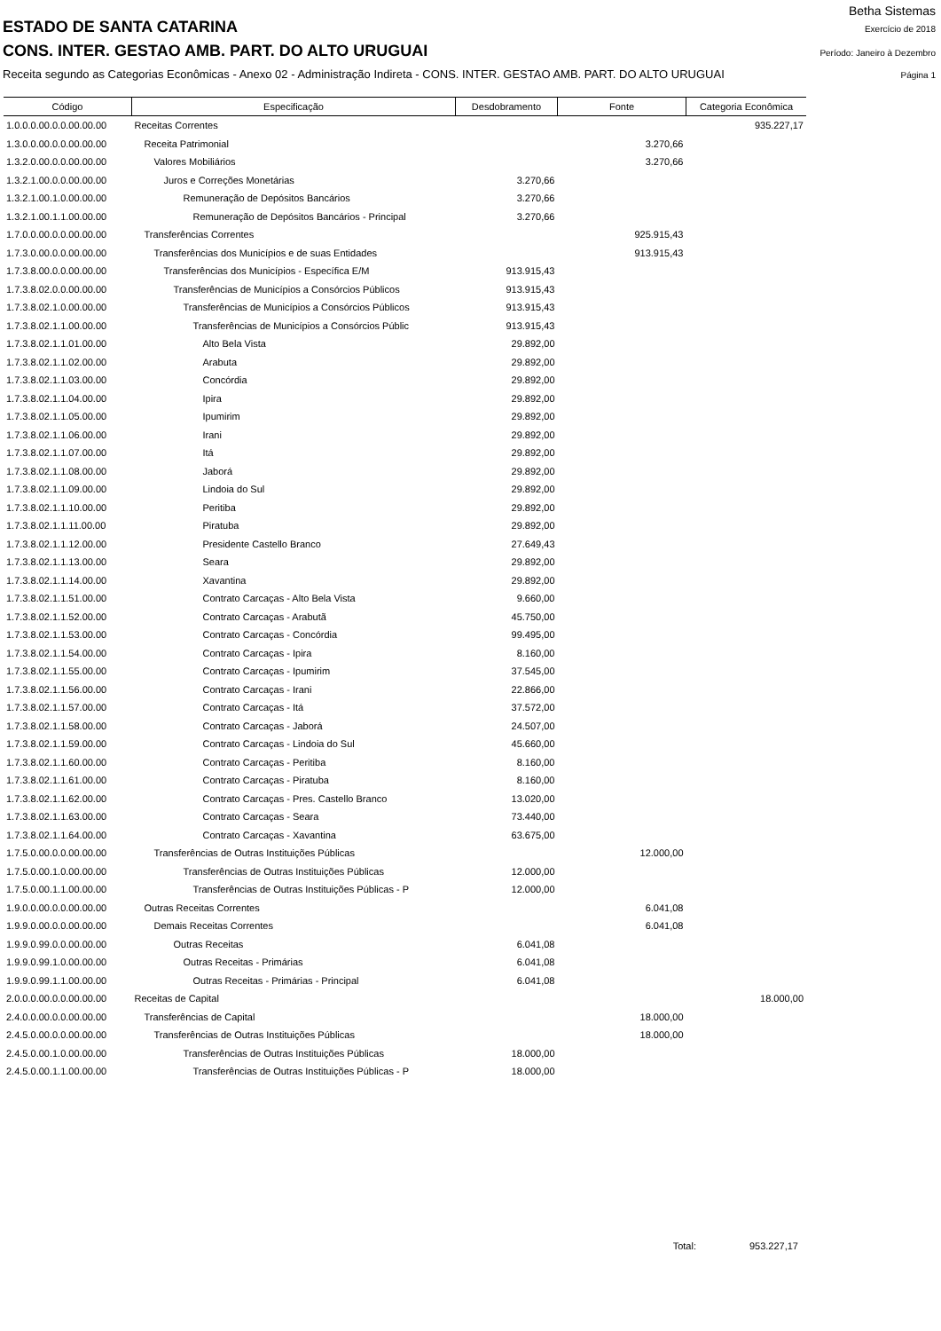Betha Sistemas
ESTADO DE SANTA CATARINA Exercício de 2018
CONS. INTER. GESTAO AMB. PART. DO ALTO URUGUAI Período: Janeiro à Dezembro
Receita segundo as Categorias Econômicas - Anexo 02 - Administração Indireta - CONS. INTER. GESTAO AMB. PART. DO ALTO URUGUAI Página 1
| Código | Especificação | Desdobramento | Fonte | Categoria Econômica |
| --- | --- | --- | --- | --- |
| 1.0.0.0.00.0.0.00.00.00 | Receitas Correntes | | | 935.227,17 |
| 1.3.0.0.00.0.0.00.00.00 | Receita Patrimonial | | 3.270,66 | |
| 1.3.2.0.00.0.0.00.00.00 | Valores Mobiliários | | 3.270,66 | |
| 1.3.2.1.00.0.0.00.00.00 | Juros e Correções Monetárias | 3.270,66 | | |
| 1.3.2.1.00.1.0.00.00.00 | Remuneração de Depósitos Bancários | 3.270,66 | | |
| 1.3.2.1.00.1.1.00.00.00 | Remuneração de Depósitos Bancários - Principal | 3.270,66 | | |
| 1.7.0.0.00.0.0.00.00.00 | Transferências Correntes | | 925.915,43 | |
| 1.7.3.0.00.0.0.00.00.00 | Transferências dos Municípios e de suas Entidades | | 913.915,43 | |
| 1.7.3.8.00.0.0.00.00.00 | Transferências dos Municípios - Específica E/M | 913.915,43 | | |
| 1.7.3.8.02.0.0.00.00.00 | Transferências de Municípios a Consórcios Públicos | 913.915,43 | | |
| 1.7.3.8.02.1.0.00.00.00 | Transferências de Municípios a Consórcios Públicos | 913.915,43 | | |
| 1.7.3.8.02.1.1.00.00.00 | Transferências de Municípios a Consórcios Públic | 913.915,43 | | |
| 1.7.3.8.02.1.1.01.00.00 | Alto Bela Vista | 29.892,00 | | |
| 1.7.3.8.02.1.1.02.00.00 | Arabuta | 29.892,00 | | |
| 1.7.3.8.02.1.1.03.00.00 | Concórdia | 29.892,00 | | |
| 1.7.3.8.02.1.1.04.00.00 | Ipira | 29.892,00 | | |
| 1.7.3.8.02.1.1.05.00.00 | Ipumirim | 29.892,00 | | |
| 1.7.3.8.02.1.1.06.00.00 | Irani | 29.892,00 | | |
| 1.7.3.8.02.1.1.07.00.00 | Itá | 29.892,00 | | |
| 1.7.3.8.02.1.1.08.00.00 | Jaborá | 29.892,00 | | |
| 1.7.3.8.02.1.1.09.00.00 | Lindoia do Sul | 29.892,00 | | |
| 1.7.3.8.02.1.1.10.00.00 | Peritiba | 29.892,00 | | |
| 1.7.3.8.02.1.1.11.00.00 | Piratuba | 29.892,00 | | |
| 1.7.3.8.02.1.1.12.00.00 | Presidente Castello Branco | 27.649,43 | | |
| 1.7.3.8.02.1.1.13.00.00 | Seara | 29.892,00 | | |
| 1.7.3.8.02.1.1.14.00.00 | Xavantina | 29.892,00 | | |
| 1.7.3.8.02.1.1.51.00.00 | Contrato Carcaças - Alto Bela Vista | 9.660,00 | | |
| 1.7.3.8.02.1.1.52.00.00 | Contrato Carcaças - Arabutã | 45.750,00 | | |
| 1.7.3.8.02.1.1.53.00.00 | Contrato Carcaças - Concórdia | 99.495,00 | | |
| 1.7.3.8.02.1.1.54.00.00 | Contrato Carcaças - Ipira | 8.160,00 | | |
| 1.7.3.8.02.1.1.55.00.00 | Contrato Carcaças - Ipumirim | 37.545,00 | | |
| 1.7.3.8.02.1.1.56.00.00 | Contrato Carcaças - Irani | 22.866,00 | | |
| 1.7.3.8.02.1.1.57.00.00 | Contrato Carcaças - Itá | 37.572,00 | | |
| 1.7.3.8.02.1.1.58.00.00 | Contrato Carcaças - Jaborá | 24.507,00 | | |
| 1.7.3.8.02.1.1.59.00.00 | Contrato Carcaças - Lindoia do Sul | 45.660,00 | | |
| 1.7.3.8.02.1.1.60.00.00 | Contrato Carcaças - Peritiba | 8.160,00 | | |
| 1.7.3.8.02.1.1.61.00.00 | Contrato Carcaças - Piratuba | 8.160,00 | | |
| 1.7.3.8.02.1.1.62.00.00 | Contrato Carcaças - Pres. Castello Branco | 13.020,00 | | |
| 1.7.3.8.02.1.1.63.00.00 | Contrato Carcaças - Seara | 73.440,00 | | |
| 1.7.3.8.02.1.1.64.00.00 | Contrato Carcaças - Xavantina | 63.675,00 | | |
| 1.7.5.0.00.0.0.00.00.00 | Transferências de Outras Instituições Públicas | | 12.000,00 | |
| 1.7.5.0.00.1.0.00.00.00 | Transferências de Outras Instituições Públicas | 12.000,00 | | |
| 1.7.5.0.00.1.1.00.00.00 | Transferências de Outras Instituições Públicas - P | 12.000,00 | | |
| 1.9.0.0.00.0.0.00.00.00 | Outras Receitas Correntes | | 6.041,08 | |
| 1.9.9.0.00.0.0.00.00.00 | Demais Receitas Correntes | | 6.041,08 | |
| 1.9.9.0.99.0.0.00.00.00 | Outras Receitas | 6.041,08 | | |
| 1.9.9.0.99.1.0.00.00.00 | Outras Receitas - Primárias | 6.041,08 | | |
| 1.9.9.0.99.1.1.00.00.00 | Outras Receitas - Primárias - Principal | 6.041,08 | | |
| 2.0.0.0.00.0.0.00.00.00 | Receitas de Capital | | | 18.000,00 |
| 2.4.0.0.00.0.0.00.00.00 | Transferências de Capital | | 18.000,00 | |
| 2.4.5.0.00.0.0.00.00.00 | Transferências de Outras Instituições Públicas | | 18.000,00 | |
| 2.4.5.0.00.1.0.00.00.00 | Transferências de Outras Instituições Públicas | 18.000,00 | | |
| 2.4.5.0.00.1.1.00.00.00 | Transferências de Outras Instituições Públicas - P | 18.000,00 | | |
Total: 953.227,17